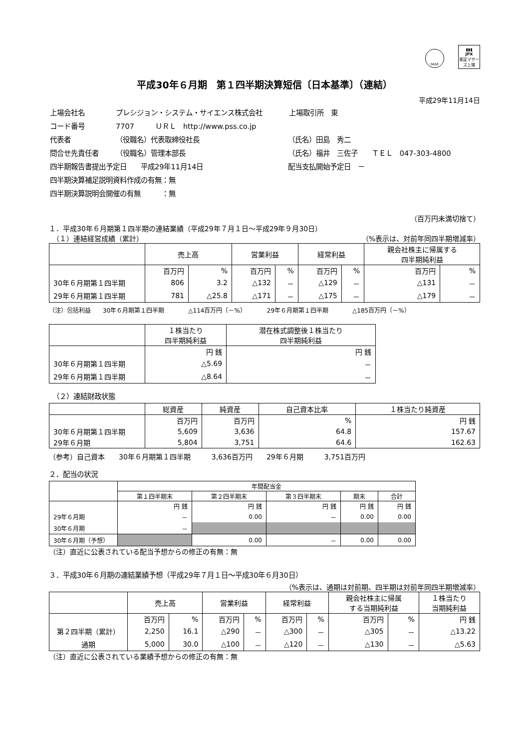FASF
▮▮▮
JPX
東証マザーズ上場
平成30年６月期　第１四半期決算短信〔日本基準〕（連結）
平成29年11月14日
| 上場会社名 | プレシジョン・システム・サイエンス株式会社 | | 上場取引所 東 |
| コード番号 | 7707 ＵＲＬ http://www.pss.co.jp | | |
| 代表者 | （役職名）代表取締役社長 | （氏名）田島 秀二 | |
| 問合せ先責任者 | （役職名）管理本部長 | （氏名）福井 三佐子 ＴＥＬ 047-303-4800 | |
| 四半期報告書提出予定日 平成29年11月14日 | | 配当支払開始予定日 － | |
| 四半期決算補足説明資料作成の有無：無 | | | |
| 四半期決算説明会開催の有無 ：無 | | | |
（百万円未満切捨て）
１．平成30年６月期第１四半期の連結業績（平成29年７月１日～平成29年９月30日）
　（１）連結経営成績（累計） （%表示は、対前年同四半期増減率）
| | 売上高 | | 営業利益 | | 経常利益 | | 親会社株主に帰属する 四半期純利益 | |
| --- | --- | --- | --- | --- | --- | --- | --- | --- |
| | 百万円 | % | 百万円 | % | 百万円 | % | 百万円 | % |
| 30年６月期第１四半期 | 806 | 3.2 | △132 | － | △129 | － | △131 | － |
| 29年６月期第１四半期 | 781 | △25.8 | △171 | － | △175 | － | △179 | － |
（注）包括利益　　30年６月期第１四半期　　　　△114百万円（－%）　　　　29年６月期第１四半期　　　　△185百万円（－%）
| | １株当たり 四半期純利益 | 潜在株式調整後１株当たり 四半期純利益 |
| --- | --- | --- |
| | 円 銭 | 円 銭 |
| 30年６月期第１四半期 | △5.69 | － |
| 29年６月期第１四半期 | △8.64 | － |
　（２）連結財政状態
| | 総資産 | 純資産 | 自己資本比率 | １株当たり純資産 |
| --- | --- | --- | --- | --- |
| | 百万円 | 百万円 | % | 円 銭 |
| 30年６月期第１四半期 | 5,609 | 3,636 | 64.8 | 157.67 |
| 29年６月期 | 5,804 | 3,751 | 64.6 | 162.63 |
（参考）自己資本　　30年６月期第１四半期　　　3,636百万円　　29年６月期　　　3,751百万円
２．配当の状況
| | 年間配当金 | | | | |
| --- | --- | --- | --- | --- | --- |
| | 第１四半期末 | 第２四半期末 | 第３四半期末 | 期末 | 合計 |
| | 円 銭 | 円 銭 | 円 銭 | 円 銭 | 円 銭 |
| 29年６月期 | － | 0.00 | － | 0.00 | 0.00 |
| 30年６月期 | － | | | | |
| 30年６月期（予想） | | 0.00 | － | 0.00 | 0.00 |
（注）直近に公表されている配当予想からの修正の有無：無
３．平成30年６月期の連結業績予想（平成29年７月１日～平成30年６月30日）
（%表示は、通期は対前期、四半期は対前年同四半期増減率）
| | 売上高 | | 営業利益 | | 経常利益 | | 親会社株主に帰属 する当期純利益 | | １株当たり 当期純利益 |
| --- | --- | --- | --- | --- | --- | --- | --- | --- | --- |
| | 百万円 | % | 百万円 | % | 百万円 | % | 百万円 | % | 円 銭 |
| 第２四半期（累計） | 2,250 | 16.1 | △290 | － | △300 | － | △305 | － | △13.22 |
| 通期 | 5,000 | 30.0 | △100 | － | △120 | － | △130 | － | △5.63 |
（注）直近に公表されている業績予想からの修正の有無：無